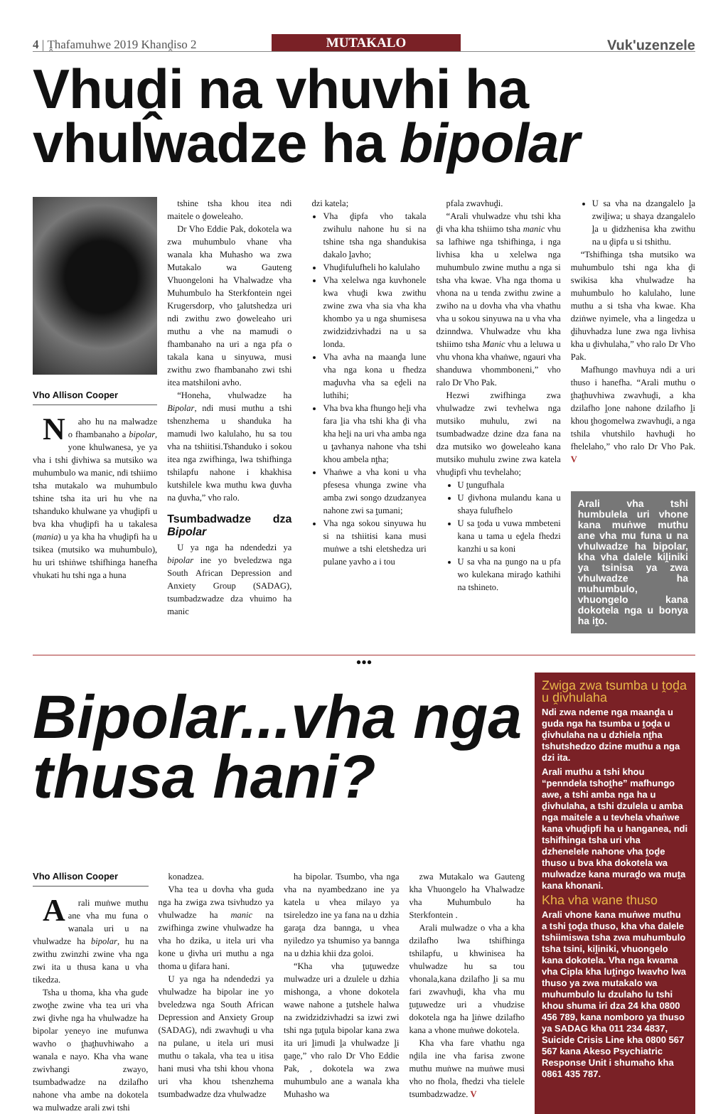4 | Ṱhafamuhwe 2019 Khanḓiso 2
MUTAKALO
Vuk'uzenzele
Vhuḓi na vhuvhi ha vhulwadze ha bipolar
Vho Allison Cooper
Naho hu na malwadze o fhambanaho a bipolar, yone khulwanesa, ye ya vha i tshi ḓivhiwa sa mutsiko wa muhumbulo wa manic, ndi tshiimo tsha mutakalo wa muhumbulo tshine tsha ita uri hu vhe na tshanduko khulwane ya vhuḓipfi u bva kha vhuḓipfi ha u takalesa (mania) u ya kha ha vhuḓipfi ha u tsikea (mutsiko wa muhumbulo), hu uri tshiṅwe tshifhinga hanefha vhukati hu tshi nga a huna
tshine tsha khou itea ndi maitele o ḓoweleaho.
Dr Vho Eddie Pak, dokotela wa zwa muhumbulo vhane vha wanala kha Muhasho wa zwa Mutakalo wa Gauteng Vhuongeloni ha Vhalwadze vha Muhumbulo ha Sterkfontein ngei Krugersdorp, vho ṱalutshedza uri ndi zwithu zwo ḓoweleaho uri muthu a vhe na mamudi o fhambanaho na uri a nga pfa o takala kana u sinyuwa, musi zwithu zwo fhambanaho zwi tshi itea matshiloni avho.
“Honeha, vhulwadze ha Bipolar, ndi musi muthu a tshi tshenzhema u shanduka ha mamudi lwo kalulaho, hu sa tou vha na tshiitisi.Tshanduko i sokou itea nga zwifhinga, lwa tshifhinga tshilapfu nahone i khakhisa kutshilele kwa muthu kwa ḓuvha na ḓuvha,” vho ralo.
Tsumbadwadze dza Bipolar
U ya nga ha ndendedzi ya bipolar ine yo bveledzwa nga South African Depression and Anxiety Group (SADAG), tsumbadzwadze dza vhuimo ha manic
dzi katela;
Vha ḓipfa vho takala zwihulu nahone hu si na tshine tsha nga shandukisa dakalo ḽavho;
Vhuḓifulufheli ho kalulaho
Vha xelelwa nga kuvhonele kwa vhuḓi kwa zwithu zwine zwa vha sia vha kha khombo ya u nga shumisesa zwidzidzivhadzi na u sa londa.
Vha avha na maanḓa lune vha nga kona u fhedza maḓuvha vha sa eḓeli na luthihi;
Vha bva kha fhungo heḽi vha fara ḽia vha tshi kha ḓi vha kha heḽi na uri vha amba nga u ṱavhanya nahone vha tshi khou ambela nṱha;
Vhaṅwe a vha koni u vha pfesesa vhunga zwine vha amba zwi songo dzudzanyea nahone zwi sa ṱumani;
Vha nga sokou sinyuwa hu si na tshiitisi kana musi muṅwe a tshi eletshedza uri pulane yavho a i tou
pfala zwavhuḓi.
“Arali vhulwadze vhu tshi kha ḓi vha kha tshiimo tsha manic vhu sa lafhiwe nga tshifhinga, i nga livhisa kha u xelelwa nga muhumbulo zwine muthu a nga si tsha vha kwae. Vha nga thoma u vhona na u tenda zwithu zwine a zwiho na u dovha vha vha vhathu vha u sokou sinyuwa na u vha vha dzinndwa. Vhulwadze vhu kha tshiimo tsha Manic vhu a leluwa u vhu vhona kha vhaṅwe, ngauri vha shanduwa vhommboneni,” vho ralo Dr Vho Pak.
Hezwi zwifhinga zwa vhulwadze zwi tevhelwa nga mutsiko muhulu, zwi na tsumbadwadze dzine dza fana na dza mutsiko wo ḓoweleaho kana mutsiko muhulu zwine zwa katela vhuḓipfi vhu tevhelaho;
U ṱungufhala
U ḓivhona mulandu kana u shaya fulufhelo
U sa ṱoda u vuwa mmbeteni kana u tama u eḓela fhedzi kanzhi u sa koni
U sa vha na ṋungo na u pfa wo kulekana miraḓo kathihi na tshineto.
U sa vha na dzangalelo ḽa zwiḽiwa; u shaya dzangalelo ḽa u ḓidzhenisa kha zwithu na u ḓipfa u si tshithu.
“Tshifhinga tsha mutsiko wa muhumbulo tshi nga kha ḓi swikisa kha vhulwadze ha muhumbulo ho kalulaho, lune muthu a si tsha vha kwae. Kha dziṅwe nyimele, vha a lingedza u ḓihuvhadza lune zwa nga livhisa kha u ḓivhulaha,” vho ralo Dr Vho Pak.
Mafhungo mavhuya ndi a uri thuso i hanefha. “Arali muthu o ṱhaṱhuvhiwa zwavhuḓi, a kha dzilafho ḽone nahone dzilafho ḽi khou ṱhogomelwa zwavhuḓi, a nga tshila vhutshilo havhuḓi ho fhelelaho,” vho ralo Dr Vho Pak. V
Arali vha tshi humbulela uri vhone kana muṅwe muthu ane vha mu funa u na vhulwadze ha bipolar, kha vha dalele kiḽiniki ya tsinisa ya zwa vhulwadze ha muhumbulo, vhuongelo kana dokotela nga u bonya ha iṱo.
●●●
Bipolar...vha nga thusa hani?
Vho Allison Cooper
Arali muṅwe muthu ane vha mu funa o wanala uri u na vhulwadze ha bipolar, hu na zwithu zwinzhi zwine vha nga zwi ita u thusa kana u vha tikedza.
Tsha u thoma, kha vha gude zwoṱhe zwine vha tea uri vha zwi ḓivhe nga ha vhulwadze ha bipolar yeneyo ine mufunwa wavho o ṱhaṱhuvhiwaho a wanala e nayo. Kha vha wane zwivhangi zwayo, tsumbadwadze na dzilafho nahone vha ambe na dokotela wa mulwadze arali zwi tshi
konadzea.
Vha tea u dovha vha guda nga ha zwiga zwa tsivhudzo ya vhulwadze ha manic na zwifhinga zwine vhulwadze ha vha ho dzika, u itela uri vha kone u ḓivha uri muthu a nga thoma u ḓifara hani.
U ya nga ha ndendedzi ya vhulwadze ha bipolar ine yo bveledzwa nga South African Depression and Anxiety Group (SADAG), ndi zwavhuḓi u vha na pulane, u itela uri musi muthu o takala, vha tea u itisa hani musi vha tshi khou vhona uri vha khou tshenzhema tsumbadwadze dza vhulwadze
ha bipolar. Tsumbo, vha nga vha na nyambedzano ine ya katela u vhea milayo ya tsireledzo ine ya fana na u dzhia garaṱa dza bannga, u vhea nyiledzo ya tshumiso ya bannga na u dzhia khii dza goloi.
“Kha vha ṱuṱuwedze mulwadze uri a dzulele u dzhia mishonga, a vhone dokotela wawe nahone a ṱutshele halwa na zwidzidzivhadzi sa izwi zwi tshi nga ṱuṱula bipolar kana zwa ita uri ḽimudi ḽa vhulwadze ḽi ṋaṋe,” vho ralo Dr Vho Eddie Pak, , dokotela wa zwa muhumbulo ane a wanala kha Muhasho wa
zwa Mutakalo wa Gauteng kha Vhuongelo ha Vhalwadze vha Muhumbulo ha Sterkfontein .
Arali mulwadze o vha a kha dzilafho lwa tshifhinga tshilapfu, u khwinisea ha vhulwadze hu sa tou vhonala,kana dzilafho ḽi sa mu fari zwavhuḓi, kha vha mu ṱuṱuwedze uri a vhudzise dokotela nga ha ḽiṅwe dzilafho kana a vhone muṅwe dokotela.
Kha vha fare vhathu nga nḓila ine vha farisa zwone muthu muṅwe na muṅwe musi vho no fhola, fhedzi vha tielele tsumbadzwadze. V
Zwiga zwa tsumba u ṱoḓa u ḓivhulaha
Ndi zwa ndeme nga maanḓa u guda nga ha tsumba u ṱoḓa u ḓivhulaha na u dzhiela nṱha tshutshedzo dzine muthu a nga dzi ita.
Arali muthu a tshi khou “penndela tshoṱhe” mafhungo awe, a tshi amba nga ha u ḓivhulaha, a tshi dzulela u amba nga maitele a u tevhela vhaṅwe kana vhuḓipfi ha u hanganea, ndi tshifhinga tsha uri vha dzhenelele nahone vha ṱoḓe thuso u bva kha dokotela wa mulwadze kana muraḓo wa muṱa kana khonani.
Kha vha wane thuso
Arali vhone kana muṅwe muthu a tshi ṱoḓa thuso, kha vha dalele tshiimiswa tsha zwa muhumbulo tsha tsini, kiḽiniki, vhuongelo kana dokotela. Vha nga kwama vha Cipla kha luṱingo lwavho lwa thuso ya zwa mutakalo wa muhumbulo lu dzulaho lu tshi khou shuma iri dza 24 kha 0800 456 789, kana nomboro ya thuso ya SADAG kha 011 234 4837, Suicide Crisis Line kha 0800 567 567 kana Akeso Psychiatric Response Unit i shumaho kha 0861 435 787.